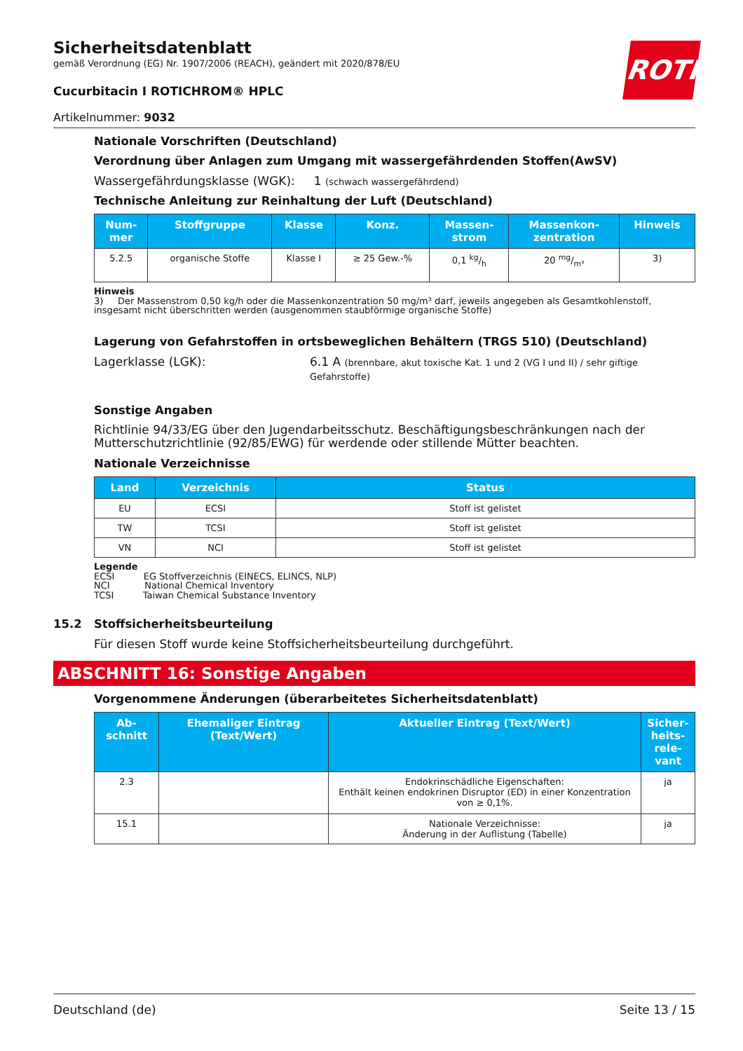ROTH
Sicherheitsdatenblatt
gemäß Verordnung (EG) Nr. 1907/2006 (REACH), geändert mit 2020/878/EU
Cucurbitacin I ROTICHROM® HPLC
Artikelnummer: 9032
Nationale Vorschriften (Deutschland)
Verordnung über Anlagen zum Umgang mit wassergefährdenden Stoffen(AwSV)
Wassergefährdungsklasse (WGK): 1 (schwach wassergefährdend)
Technische Anleitung zur Reinhaltung der Luft (Deutschland)
| Num- mer | Stoffgruppe | Klasse | Konz. | Massen- strom | Massenkon- zentration | Hinweis |
| --- | --- | --- | --- | --- | --- | --- |
| 5.2.5 | organische Stoffe | Klasse I | ≥ 25 Gew.-% | 0,1 kg/h | 20 mg/m³ | 3) |
Hinweis
3) Der Massenstrom 0,50 kg/h oder die Massenkonzentration 50 mg/m³ darf, jeweils angegeben als Gesamtkohlenstoff, insgesamt nicht überschritten werden (ausgenommen staubförmige organische Stoffe)
Lagerung von Gefahrstoffen in ortsbeweglichen Behältern (TRGS 510) (Deutschland)
Lagerklasse (LGK): 6.1 A (brennbare, akut toxische Kat. 1 und 2 (VG I und II) / sehr giftige Gefahrstoffe)
Sonstige Angaben
Richtlinie 94/33/EG über den Jugendarbeitsschutz. Beschäftigungsbeschränkungen nach der Mutterschutzrichtlinie (92/85/EWG) für werdende oder stillende Mütter beachten.
Nationale Verzeichnisse
| Land | Verzeichnis | Status |
| --- | --- | --- |
| EU | ECSI | Stoff ist gelistet |
| TW | TCSI | Stoff ist gelistet |
| VN | NCI | Stoff ist gelistet |
Legende
ECSI EG Stoffverzeichnis (EINECS, ELINCS, NLP)
NCI National Chemical Inventory
TCSI Taiwan Chemical Substance Inventory
15.2 Stoffsicherheitsbeurteilung
Für diesen Stoff wurde keine Stoffsicherheitsbeurteilung durchgeführt.
ABSCHNITT 16: Sonstige Angaben
Vorgenommene Änderungen (überarbeitetes Sicherheitsdatenblatt)
| Ab- schnitt | Ehemaliger Eintrag (Text/Wert) | Aktueller Eintrag (Text/Wert) | Sicher- heits- rele- vant |
| --- | --- | --- | --- |
| 2.3 | | Endokrinschädliche Eigenschaften: Enthält keinen endokrinen Disruptor (ED) in einer Konzentration von ≥ 0,1%. | ja |
| 15.1 | | Nationale Verzeichnisse: Änderung in der Auflistung (Tabelle) | ja |
Deutschland (de) Seite 13 / 15